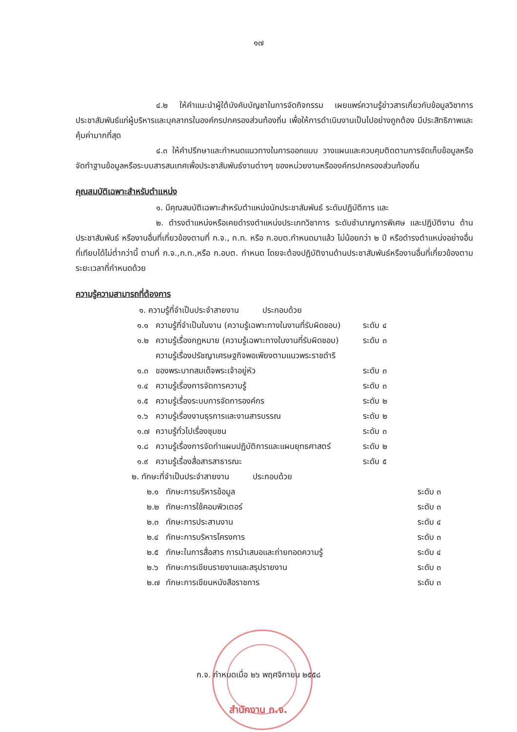๑๗
๔.๒ ให้คำแนะนำผู้ใต้บังคับบัญชาในการจัดกิจกรรม เผยแพร่ความรู้ข่าวสารเกี่ยวกับข้อมูลวิชาการประชาสัมพันธ์แก่ผู้บริหารและบุคลากรในองค์กรปกครองส่วนท้องถิ่น เพื่อให้การดำเนินงานเป็นไปอย่างถูกต้อง มีประสิทธิภาพและคุ้มค่ามากที่สุด
๔.๓ ให้คำปรึกษาและกำหนดแนวทางในการออกแบบ วางแผนและควบคุมติดตามการจัดเก็บข้อมูลหรือจัดทำฐานข้อมูลหรือระบบสารสนเทศเพื่อประชาสัมพันธ์งานต่างๆ ของหน่วยงานหรือองค์กรปกครองส่วนท้องถิ่น
คุณสมบัติเฉพาะสำหรับตำแหน่ง
๑. มีคุณสมบัติเฉพาะสำหรับตำแหน่งนักประชาสัมพันธ์ ระดับปฏิบัติการ และ
๒. ดำรงตำแหน่งหรือเคยดำรงตำแหน่งประเภทวิชาการ ระดับชำนาญการพิเศษ และปฏิบัติงาน ด้านประชาสัมพันธ์ หรืองานอื่นที่เกี่ยวข้องตามที่ ก.จ., ก.ท. หรือ ก.อบต.กำหนดมาแล้ว ไม่น้อยกว่า ๒ ปี หรือดำรงตำแหน่งอย่างอื่นที่เทียบได้ไม่ต่ำกว่านี้ ตามที่ ก.จ.,ก.ท.,หรือ ก.อบต. กำหนด โดยจะต้องปฏิบัติงานด้านประชาสัมพันธ์หรืองานอื่นที่เกี่ยวข้องตามระยะเวลาที่กำหนดด้วย
ความรู้ความสามารถที่ต้องการ
๑. ความรู้ที่จำเป็นประจำสายงาน ประกอบด้วย
| ๑.๑ | ความรู้ที่จำเป็นในงาน (ความรู้เฉพาะทางในงานที่รับผิดชอบ) | ระดับ ๔ |
| ๑.๒ | ความรู้เรื่องกฎหมาย (ความรู้เฉพาะทางในงานที่รับผิดชอบ) | ระดับ ๓ |
| ๑.๓ | ความรู้เรื่องปรัชญาเศรษฐกิจพอเพียงตามแนวพระราชดำริ ของพระบาทสมเด็จพระเจ้าอยู่หัว | ระดับ ๓ |
| ๑.๔ | ความรู้เรื่องการจัดการความรู้ | ระดับ ๓ |
| ๑.๕ | ความรู้เรื่องระบบการจัดการองค์กร | ระดับ ๒ |
| ๑.๖ | ความรู้เรื่องงานธุรการและงานสารบรรณ | ระดับ ๒ |
| ๑.๗ | ความรู้ทั่วไปเรื่องชุมชน | ระดับ ๓ |
| ๑.๘ | ความรู้เรื่องการจัดทำแผนปฏิบัติการและแผนยุทธศาสตร์ | ระดับ ๒ |
| ๑.๙ | ความรู้เรื่องสื่อสารสาธารณะ | ระดับ ๕ |
๒. ทักษะที่จำเป็นประจำสายงาน ประกอบด้วย
| ๒.๑ | ทักษะการบริหารข้อมูล | ระดับ ๓ |
| ๒.๒ | ทักษะการใช้คอมพิวเตอร์ | ระดับ ๓ |
| ๒.๓ | ทักษะการประสานงาน | ระดับ ๔ |
| ๒.๔ | ทักษะการบริหารโครงการ | ระดับ ๓ |
| ๒.๕ | ทักษะในการสื่อสาร การนำเสนอและถ่ายทอดความรู้ | ระดับ ๔ |
| ๒.๖ | ทักษะการเขียนรายงานและสรุปรายงาน | ระดับ ๓ |
| ๒.๗ | ทักษะการเขียนหนังสือราชการ | ระดับ ๓ |
ก.จ. กำหนดเมื่อ ๒๖ พฤศจิกายน ๒๕๕๘
สำนักงาน ก.จ.